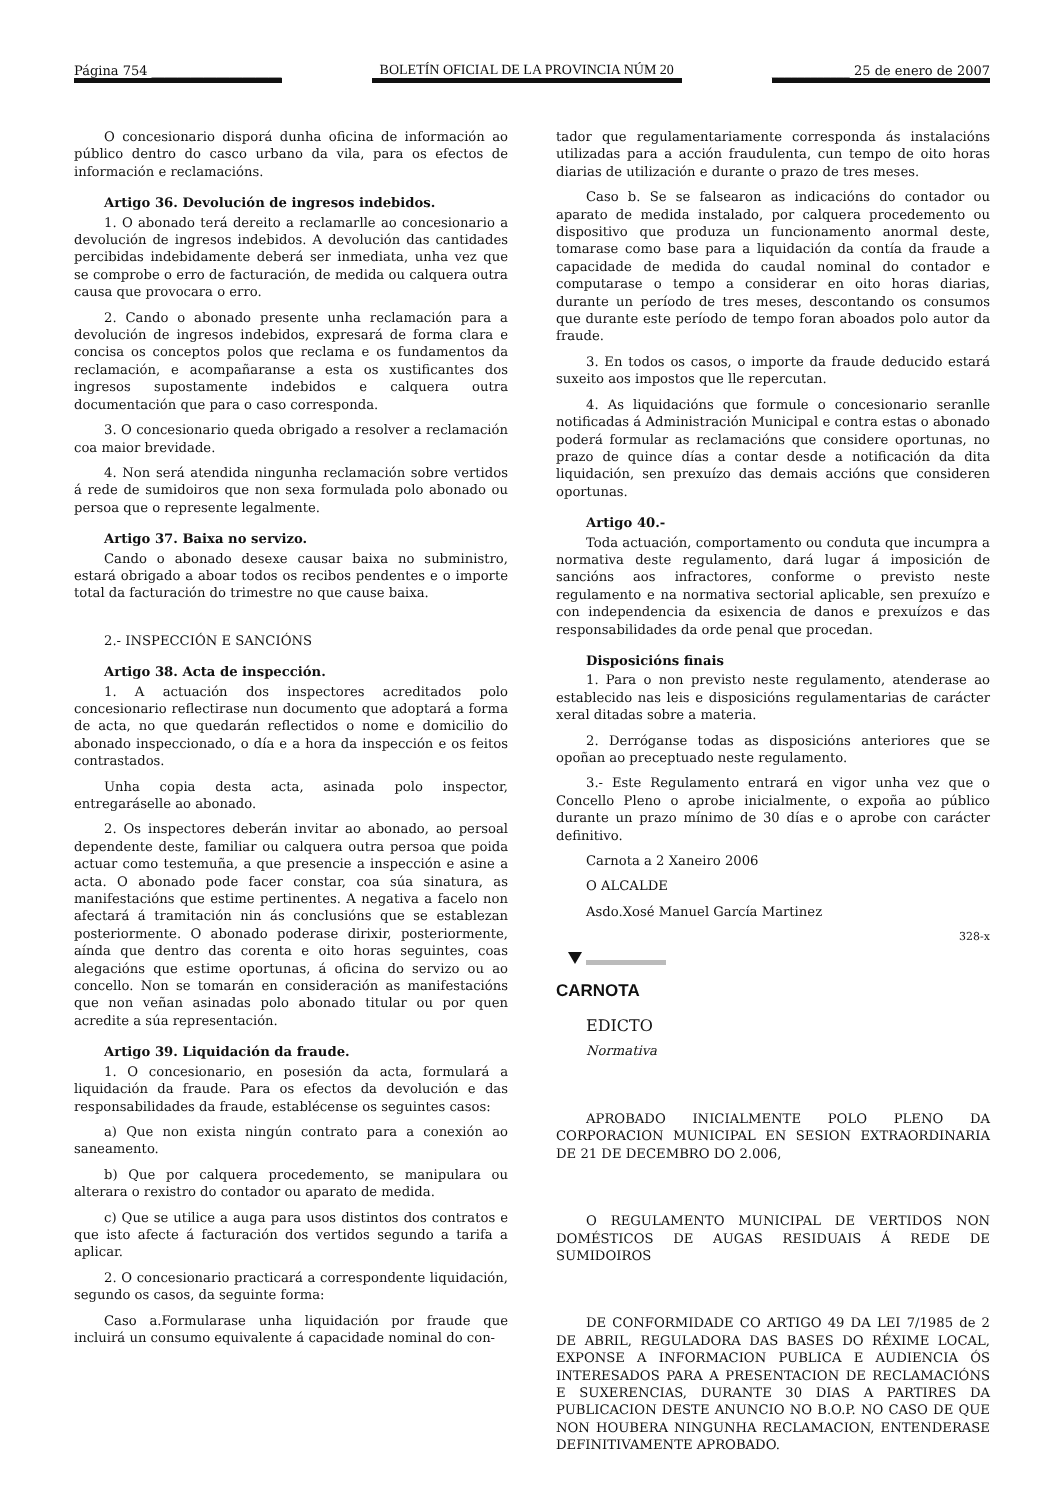Página 754 ____________________
BOLETÍN OFICIAL DE LA PROVINCIA NÚM 20
____________ 25 de enero de 2007
O concesionario disporá dunha oficina de información ao público dentro do casco urbano da vila, para os efectos de información e reclamacións.
Artigo 36. Devolución de ingresos indebidos.
1. O abonado terá dereito a reclamarlle ao concesionario a devolución de ingresos indebidos. A devolución das cantidades percibidas indebidamente deberá ser inmediata, unha vez que se comprobe o erro de facturación, de medida ou calquera outra causa que provocara o erro.
2. Cando o abonado presente unha reclamación para a devolución de ingresos indebidos, expresará de forma clara e concisa os conceptos polos que reclama e os fundamentos da reclamación, e acompañaranse a esta os xustificantes dos ingresos supostamente indebidos e calquera outra documentación que para o caso corresponda.
3. O concesionario queda obrigado a resolver a reclamación coa maior brevidade.
4. Non será atendida ningunha reclamación sobre vertidos á rede de sumidoiros que non sexa formulada polo abonado ou persoa que o represente legalmente.
Artigo 37. Baixa no servizo.
Cando o abonado desexe causar baixa no subministro, estará obrigado a aboar todos os recibos pendentes e o importe total da facturación do trimestre no que cause baixa.
2.- INSPECCIÓN E SANCIÓNS
Artigo 38. Acta de inspección.
1. A actuación dos inspectores acreditados polo concesionario reflectirase nun documento que adoptará a forma de acta, no que quedarán reflectidos o nome e domicilio do abonado inspeccionado, o día e a hora da inspección e os feitos contrastados.
Unha copia desta acta, asinada polo inspector, entregaráselle ao abonado.
2. Os inspectores deberán invitar ao abonado, ao persoal dependente deste, familiar ou calquera outra persoa que poida actuar como testemuña, a que presencie a inspección e asine a acta. O abonado pode facer constar, coa súa sinatura, as manifestacións que estime pertinentes. A negativa a facelo non afectará á tramitación nin ás conclusións que se establezan posteriormente. O abonado poderase dirixir, posteriormente, aínda que dentro das corenta e oito horas seguintes, coas alegacións que estime oportunas, á oficina do servizo ou ao concello. Non se tomarán en consideración as manifestacións que non veñan asinadas polo abonado titular ou por quen acredite a súa representación.
Artigo 39. Liquidación da fraude.
1. O concesionario, en posesión da acta, formulará a liquidación da fraude. Para os efectos da devolución e das responsabilidades da fraude, establécense os seguintes casos:
a) Que non exista ningún contrato para a conexión ao saneamento.
b) Que por calquera procedemento, se manipulara ou alterara o rexistro do contador ou aparato de medida.
c) Que se utilice a auga para usos distintos dos contratos e que isto afecte á facturación dos vertidos segundo a tarifa a aplicar.
2. O concesionario practicará a correspondente liquidación, segundo os casos, da seguinte forma:
Caso a.Formularase unha liquidación por fraude que incluirá un consumo equivalente á capacidade nominal do con-
tador que regulamentariamente corresponda ás instalacións utilizadas para a acción fraudulenta, cun tempo de oito horas diarias de utilización e durante o prazo de tres meses.
Caso b. Se se falsearon as indicacións do contador ou aparato de medida instalado, por calquera procedemento ou dispositivo que produza un funcionamento anormal deste, tomarase como base para a liquidación da contía da fraude a capacidade de medida do caudal nominal do contador e computarase o tempo a considerar en oito horas diarias, durante un período de tres meses, descontando os consumos que durante este período de tempo foran aboados polo autor da fraude.
3. En todos os casos, o importe da fraude deducido estará suxeito aos impostos que lle repercutan.
4. As liquidacións que formule o concesionario seranlle notificadas á Administración Municipal e contra estas o abonado poderá formular as reclamacións que considere oportunas, no prazo de quince días a contar desde a notificación da dita liquidación, sen prexuízo das demais accións que consideren oportunas.
Artigo 40.-
Toda actuación, comportamento ou conduta que incumpra a normativa deste regulamento, dará lugar á imposición de sancións aos infractores, conforme o previsto neste regulamento e na normativa sectorial aplicable, sen prexuízo e con independencia da esixencia de danos e prexuízos e das responsabilidades da orde penal que procedan.
Disposicións finais
1. Para o non previsto neste regulamento, atenderase ao establecido nas leis e disposicións regulamentarias de carácter xeral ditadas sobre a materia.
2. Derróganse todas as disposicións anteriores que se opoñan ao preceptuado neste regulamento.
3.- Este Regulamento entrará en vigor unha vez que o Concello Pleno o aprobe inicialmente, o expoña ao público durante un prazo mínimo de 30 días e o aprobe con carácter definitivo.
Carnota a 2 Xaneiro 2006
O ALCALDE
Asdo.Xosé Manuel García Martinez
328-x
CARNOTA
EDICTO
Normativa
APROBADO INICIALMENTE POLO PLENO DA CORPORACION MUNICIPAL EN SESION EXTRAORDINARIA DE 21 DE DECEMBRO DO 2.006,
O REGULAMENTO MUNICIPAL DE VERTIDOS NON DOMÉSTICOS DE AUGAS RESIDUAIS Á REDE DE SUMIDOIROS
DE CONFORMIDADE CO ARTIGO 49 DA LEI 7/1985 de 2 DE ABRIL, REGULADORA DAS BASES DO RÉXIME LOCAL, EXPONSE A INFORMACION PUBLICA E AUDIENCIA ÓS INTERESADOS PARA A PRESENTACION DE RECLAMACIÓNS E SUXERENCIAS, DURANTE 30 DIAS A PARTIRES DA PUBLICACION DESTE ANUNCIO NO B.O.P. NO CASO DE QUE NON HOUBERA NINGUNHA RECLAMACION, ENTENDERASE DEFINITIVAMENTE APROBADO.